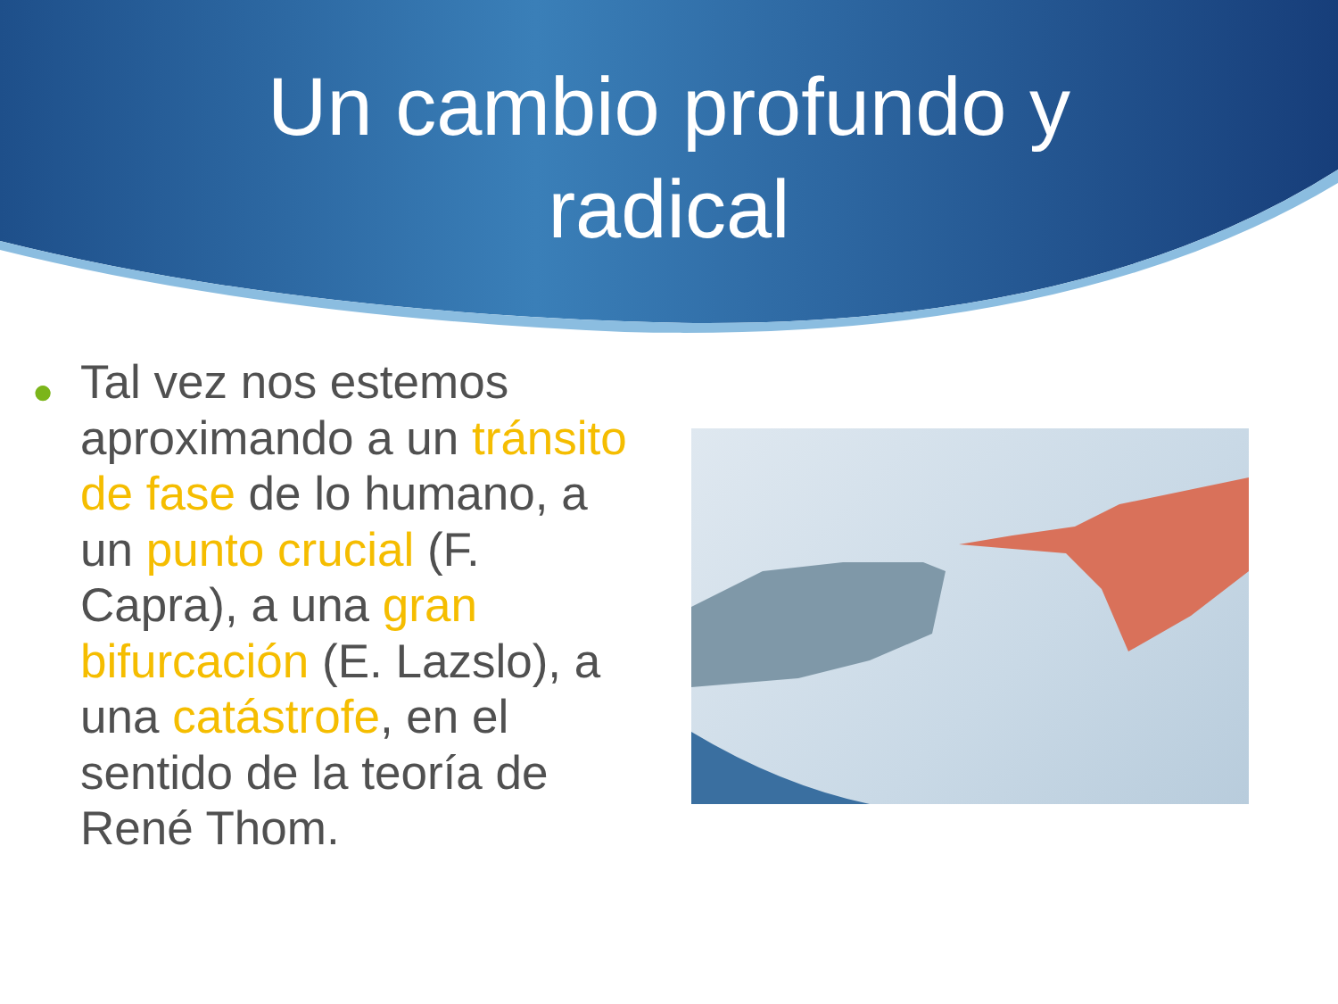Un cambio profundo y
radical
● Tal vez nos estemos aproximando a un tránsito de fase de lo humano, a un punto crucial (F. Capra), a una gran bifurcación (E. Lazslo), a una catástrofe, en el sentido de la teoría de René Thom.